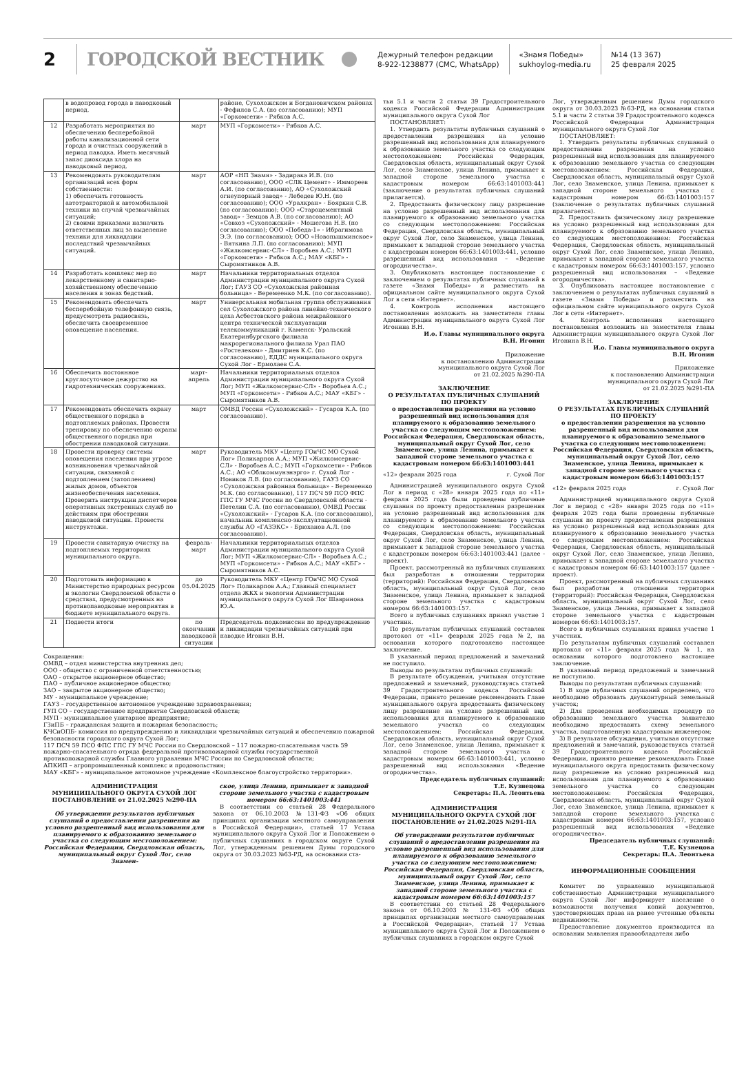2
ГОРОДСКОЙ ВЕСТНИК
Дежурный телефон редакции
8-922-1238877 (СМС, WhatsApp)
«Знамя Победы»
sukhoylog-media.ru
№14 (13 367)
25 февраля 2025
| | в водопровод города в паводковый период. | | районе, Сухоложском и Богдановичском районах - Фефилов С.А. (по согласованию); МУП «Горкомсети» - Рябков А.С. |
| 12 | Разработать мероприятия по обеспечению бесперебойной работы канализационной сети города и очистных сооружений в период паводка. Иметь месячный запас диоксида хлора на паводковый период. | март | МУП «Горкомсети» - Рябков А.С. |
| 13 | Рекомендовать руководителям организаций всех форм собственности: 1) обеспечить готовность автотракторной и автомобильной техники на случай чрезвычайных ситуаций; 2) своими приказами назначить ответственных лиц за выделение техники для ликвидации последствий чрезвычайных ситуаций. | март | АОР «НП Знамя» - Задирака И.В. (по согласованию), ООО «СЛК Цемент» - Иммореев А.И. (по согласованию), АО «Сухоложский огнеупорный завод» - Лебедев Ю.Н. (по согласованию); ООО «Уралкран» - Бояркин С.В. (по согласованию); ООО «Староцементный завод» - Земцов А.В. (по согласованию); АО «Совхоз «Сухоложский» - Мошегова Н.В. (по согласованию); ООО «Победа-1» - Ибрагимова Э.Э. (по согласованию); ООО «Новопышминское» - Вяткина Л.П. (по согласованию); МУП «Жилкомсервис-СЛ» - Воробьев А.С.; МУП «Горкомсети» - Рябков А.С.; МАУ «КБГ» - Сыромятников А.В. |
| 14 | Разработать комплекс мер по лекарственному и санитарно-хозяйственному обеспечению населения в зонах бедствий. | март | Начальники территориальных отделов Администрации муниципального округа Сухой Лог; ГАУЗ СО «Сухоложская районная больница» - Веремеенко М.К. (по согласованию). |
| 15 | Рекомендовать обеспечить бесперебойную телефонную связь, предусмотреть радиосвязь, обеспечить своевременное оповещение населения. | март | Универсальная мобильная группа обслуживания сел Сухоложского района линейно-технического цеха Асбестовского района межрайонного центра технической эксплуатации телекоммуникаций г. Каменск- Уральский Екатеринбургского филиала макрорегионального филиала Урал ПАО «Ростелеком» - Дмитриев К.С. (по согласованию), ЕДДС муниципального округа Сухой Лог - Ермолаев С.А. |
| 16 | Обеспечить постоянное круглосуточное дежурство на гидротехнических сооружениях. | март-апрель | Начальники территориальных отделов Администрации муниципального округа Сухой Лог; МУП «Жилкомсервис-СЛ» - Воробьев А.С.; МУП «Горкомсети» - Рябков А.С.; МАУ «КБГ» - Сыромятников А.В. |
| 17 | Рекомендовать обеспечить охрану общественного порядка в подтопляемых районах. Провести тренировку по обеспечению охраны общественного порядка при обострении паводковой ситуации. | март | ОМВД России «Сухоложский» - Гусаров К.А. (по согласованию). |
| 18 | Провести проверку системы оповещения населения при угрозе возникновения чрезвычайной ситуации, связанной с подтоплением (затоплением) жилых домов, объектов жизнеобеспечения населения. Проверить инструкции диспетчеров оперативных экстренных служб по действиям при обострении паводковой ситуации. Провести инструктажи. | март | Руководитель МКУ «Центр ГОиЧС МО Сухой Лог» Поликарпов А.А.; МУП «Жилкомсервис-СЛ» - Воробьев А.С.; МУП «Горкомсети» - Рябков А.С.; АО «Облкоммунэнэрго» г. Сухой Лог - Новиков Л.В. (по согласованию), ГАУЗ СО «Сухоложская районная больница» - Веремеенко М.К. (по согласованию), 117 ПСЧ 59 ПСО ФПС ГПС ГУ МЧС России по Свердловской области - Петелин С.А. (по согласованию), ОМВД России «Сухоложский» - Гусаров К.А. (по согласованию), начальник комплексно-эксплуатационной службы АО «ГАЗЭКС» - Брюханов А.Л. (по согласованию). |
| 19 | Провести санитарную очистку на подтопляемых территориях муниципального округа. | февраль-март | Начальники территориальных отделов Администрации муниципального округа Сухой Лог; МУП «Жилкомсервис-СЛ» - Воробьев А.С.; МУП «Горкомсети» - Рябков А.С.; МАУ «КБГ» - Сыромятников А.С. |
| 20 | Подготовить информацию в Министерство природных ресурсов и экологии Свердловской области о средствах, предусмотренных на противопаводковые мероприятия в бюджете муниципального округа. | до 05.04.2025 | Руководитель МКУ «Центр ГОиЧС МО Сухой Лог» Поликарпов А.А.; Главный специалист отдела ЖКХ и экологии Администрации муниципального округа Сухой Лог Шавринова Ю.А. |
| 21 | Подвести итоги | по окончании паводковой ситуации | Председатель подкомиссии по предупреждению и ликвидации чрезвычайных ситуаций при паводке Игонин В.Н. |
Сокращения:
ОМВД – отдел министерства внутренних дел;
ООО - общество с ограниченной ответственностью;
ОАО - открытое акционерное общество;
ПАО – публичное акционерное общество;
ЗАО – закрытое акционерное общество;
МУ - муниципальное учреждение;
ГАУЗ – государственное автономное учреждение здравоохранения;
ГУП СО – государственное предприятие Свердловской области;
МУП - муниципальное унитарное предприятие;
ГЗиПБ – гражданская защита и пожарная безопасность;
КЧСиОПБ- комиссия по предупреждению и ликвидации чрезвычайных ситуаций и обеспечению пожарной безопасности городского округа Сухой Лог;
117 ПСЧ 59 ПСО ФПС ГПС ГУ МЧС России по Свердловской – 117 пожарно-спасательная часть 59 пожарно-спасательного отряда федеральной противопожарной службы государственной противопожарной службы Главного управления МЧС России по Свердловской области;
АПКИП – агропромышленный комплекс и продовольствия;
МАУ «КБГ» - муниципальное автономное учреждение «Комплексное благоустройство территории».
АДМИНИСТРАЦИЯ
МУНИЦИПАЛЬНОГО ОКРУГА СУХОЙ ЛОГ
ПОСТАНОВЛЕНИЕ от 21.02.2025 №290-ПА
Об утверждении результатов публичных слушаний о предоставлении разрешения на условно разрешенный вид использования для планируемого к образованию земельного участка со следующим местоположением: Российская Федерация, Свердловская область, муниципальный округ Сухой Лог, село Знамен-
ское, улица Ленина, примыкает к западной стороне земельного участка с кадастровым номером 66:63:1401003:441
В соответствии со статьей 28 Федерального закона от 06.10.2003 №131-ФЗ «Об общих принципах организации местного самоуправления в Российской Федерации», статьей 17 Устава муниципального округа Сухой Лог и Положением о публичных слушаниях в городском округе Сухой Лог, утвержденным решением Думы городского округа от 30.03.2023 №63-РД, на основании ста-
тьи 5.1 и части 2 статьи 39 Градостроительного кодекса Российской Федерации Администрация муниципального округа Сухой Лог
ПОСТАНОВЛЯЕТ:
1. Утвердить результаты публичных слушаний о предоставлении разрешения на условно разрешенный вид использования для планируемого к образованию земельного участка со следующим местоположением: Российская Федерация, Свердловская область, муниципальный округ Сухой Лог, село Знаменское, улица Ленина, примыкает к западной стороне земельного участка с кадастровым номером 66:63:1401003:441 (заключение о результатах публичных слушаний прилагается).
2. Предоставить физическому лицу разрешение на условно разрешенный вид использования для планируемого к образованию земельного участка со следующим местоположением: Российская Федерация, Свердловская область, муниципальный округ Сухой Лог, село Знаменское, улица Ленина, примыкает к западной стороне земельного участка с кадастровым номером 66:63:1401003:441, условно разрешенный вид использования – «Ведение огородничества».
3. Опубликовать настоящее постановление с заключением о результатах публичных слушаний в газете «Знамя Победы» и разместить на официальном сайте муниципального округа Сухой Лог в сети «Интернет».
4. Контроль исполнения настоящего постановления возложить на заместителя главы Администрации муниципального округа Сухой Лог Игонина В.Н.
И.о. Главы муниципального округа
В.Н. Игонин
Приложение
к постановлению Администрации
муниципального округа Сухой Лог
от 21.02.2025 №290-ПА
ЗАКЛЮЧЕНИЕ
О РЕЗУЛЬТАТАХ ПУБЛИЧНЫХ СЛУШАНИЙ
ПО ПРОЕКТУ
о предоставлении разрешения на условно разрешенный вид использования для планируемого к образованию земельного участка со следующим местоположением: Российская Федерация, Свердловская область, муниципальный округ Сухой Лог, село Знаменское, улица Ленина, примыкает к западной стороне земельного участка с кадастровым номером 66:63:1401003:441
«12» февраля 2025 года г. Сухой Лог
Администрацией муниципального округа Сухой Лог в период с «28» января 2025 года по «11» февраля 2025 года были проведены публичные слушания по проекту предоставления разрешения на условно разрешенный вид использования для планируемого к образованию земельного участка со следующим местоположением: Российская Федерация, Свердловская область, муниципальный округ Сухой Лог, село Знаменское, улица Ленина, примыкает к западной стороне земельного участка с кадастровым номером 66:63:1401003:441 (далее - проект).
Проект, рассмотренный на публичных слушаниях был разработан в отношении территории (территорий): Российская Федерация, Свердловская область, муниципальный округ Сухой Лог, село Знаменское, улица Ленина, примыкает к западной стороне земельного участка с кадастровым номером 66:63:1401003:157.
Всего в публичных слушаниях принял участие 1 участник.
По результатам публичных слушаний составлен протокол от «11» февраля 2025 года №2, на основании которого подготовлено настоящее заключение.
В указанный период предложений и замечаний не поступило.
Выводы по результатам публичных слушаний:
В результате обсуждения, учитывая отсутствие предложений и замечаний, руководствуясь статьей 39 Градостроительного кодекса Российской Федерации, принято решение рекомендовать Главе муниципального округа предоставить физическому лицу разрешение на условно разрешенный вид использования для планируемого к образованию земельного участка со следующим местоположением: Российская Федерация, Свердловская область, муниципальный округ Сухой Лог, село Знаменское, улица Ленина, примыкает к западной стороне земельного участка с кадастровым номером 66:63:1401003:441, условно разрешенный вид использования «Ведение огородничества».
Председатель публичных слушаний:
Т.Е. Кузнецова
Секретарь: П.А. Леонтьева
АДМИНИСТРАЦИЯ
МУНИЦИПАЛЬНОГО ОКРУГА СУХОЙ ЛОГ
ПОСТАНОВЛЕНИЕ от 21.02.2025 №291-ПА
Об утверждении результатов публичных слушаний о предоставлении разрешения на условно разрешенный вид использования для планируемого к образованию земельного участка со следующим местоположением: Российская Федерация, Свердловская область, муниципальный округ Сухой Лог, село Знаменское, улица Ленина, примыкает к западной стороне земельного участка с кадастровым номером 66:63:1401003:157
В соответствии со статьей 28 Федерального закона от 06.10.2003 № 131-ФЗ «Об общих принципах организации местного самоуправления в Российской Федерации», статьей 17 Устава муниципального округа Сухой Лог и Положением о публичных слушаниях в городском округе Сухой
Лог, утвержденным решением Думы городского округа от 30.03.2023 №63-РД, на основании статьи 5.1 и части 2 статьи 39 Градостроительного кодекса Российской Федерации Администрация муниципального округа Сухой Лог
ПОСТАНОВЛЯЕТ:
1. Утвердить результаты публичных слушаний о предоставлении разрешения на условно разрешенный вид использования для планируемого к образованию земельного участка со следующим местоположением: Российская Федерация, Свердловская область, муниципальный округ Сухой Лог, село Знаменское, улица Ленина, примыкает к западной стороне земельного участка с кадастровым номером 66:63:1401003:157 (заключение о результатах публичных слушаний прилагается).
2. Предоставить физическому лицу разрешение на условно разрешенный вид использования для планируемого к образованию земельного участка со следующим местоположением: Российская Федерация, Свердловская область, муниципальный округ Сухой Лог, село Знаменское, улица Ленина, примыкает к западной стороне земельного участка с кадастровым номером 66:63:1401003:157, условно разрешенный вид использования – «Ведение огородничества».
3. Опубликовать настоящее постановление с заключением о результатах публичных слушаний в газете «Знамя Победы» и разместить на официальном сайте муниципального округа Сухой Лог в сети «Интернет».
4. Контроль исполнения настоящего постановления возложить на заместителя главы Администрации муниципального округа Сухой Лог Игонина В.Н.
И.о. Главы муниципального округа
В.Н. Игонин
Приложение
к постановлению Администрации
муниципального округа Сухой Лог
от 21.02.2025 №291-ПА
ЗАКЛЮЧЕНИЕ
О РЕЗУЛЬТАТАХ ПУБЛИЧНЫХ СЛУШАНИЙ
ПО ПРОЕКТУ
о предоставлении разрешения на условно разрешенный вид использования для планируемого к образованию земельного участка со следующим местоположением: Российская Федерация, Свердловская область, муниципальный округ Сухой Лог, село Знаменское, улица Ленина, примыкает к западной стороне земельного участка с кадастровым номером 66:63:1401003:157
«12» февраля 2025 года г. Сухой Лог
Администрацией муниципального округа Сухой Лог в период с «28» января 2025 года по «11» февраля 2025 года были проведены публичные слушания по проекту предоставления разрешения на условно разрешенный вид использования для планируемого к образованию земельного участка со следующим местоположением: Российская Федерация, Свердловская область, муниципальный округ Сухой Лог, село Знаменское, улица Ленина, примыкает к западной стороне земельного участка с кадастровым номером 66:63:1401003:157 (далее - проект).
Проект, рассмотренный на публичных слушаниях был разработан в отношении территории (территорий): Российская Федерация, Свердловская область, муниципальный округ Сухой Лог, село Знаменское, улица Ленина, примыкает к западной стороне земельного участка с кадастровым номером 66:63:1401003:157.
Всего в публичных слушаниях принял участие 1 участник.
По результатам публичных слушаний составлен протокол от «11» февраля 2025 года № 1, на основании которого подготовлено настоящее заключение.
В указанный период предложений и замечаний не поступило.
Выводы по результатам публичных слушаний:
1) В ходе публичных слушаний определено, что необходимо образовать двухконтурный земельный участок;
2) Для проведения необходимых процедур по образованию земельного участка заявителю необходимо предоставить схему земельного участка, подготовленную кадастровым инженером;
3) В результате обсуждения, учитывая отсутствие предложений и замечаний, руководствуясь статьей 39 Градостроительного кодекса Российской Федерации, принято решение рекомендовать Главе муниципального округа предоставить физическому лицу разрешение на условно разрешенный вид использования для планируемого к образованию земельного участка со следующим местоположением: Российская Федерация, Свердловская область, муниципальный округ Сухой Лог, село Знаменское, улица Ленина, примыкает к западной стороне земельного участка с кадастровым номером 66:63:1401003:157, условно разрешенный вид использования «Ведение огородничества».
Председатель публичных слушаний:
Т.Е. Кузнецова
Секретарь: П.А. Леонтьева
ИНФОРМАЦИОННЫЕ СООБЩЕНИЯ
Комитет по управлению муниципальной собственностью Администрации муниципального округа Сухой Лог информирует население о возможности получения копий документов, удостоверяющих права на ранее учтенные объекты недвижимости.
Предоставление документов производится на основании заявления правообладателя либо